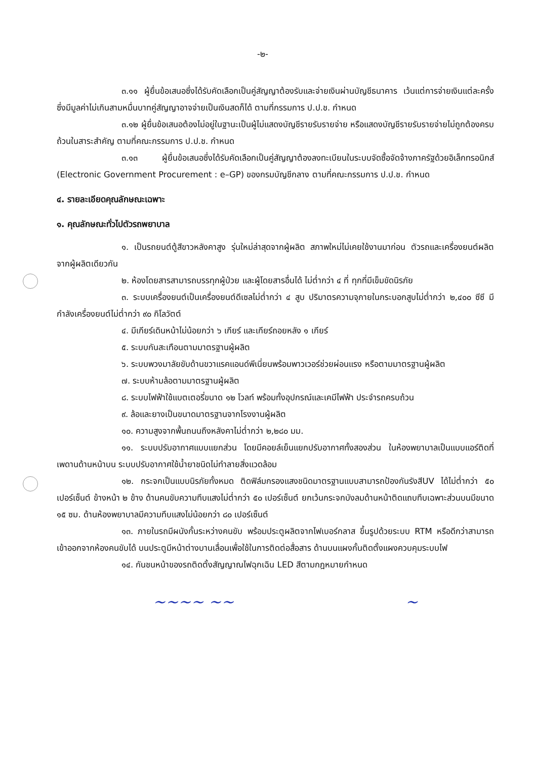-๒-
๓.๑๑ ผู้ยื่นข้อเสนอซึ่งได้รับคัดเลือกเป็นคู่สัญญาต้องรับและจ่ายเงินผ่านบัญชีธนาคาร เว้นแต่การจ่ายเงินแต่ละครั้งซึ่งมีมูลค่าไม่เกินสามหมื่นบาทคู่สัญญาอาจจ่ายเป็นเงินสดก็ได้ ตามที่กรรมการ ป.ป.ช. กำหนด
๓.๑๒ ผู้ยื่นข้อเสนอต้องไม่อยู่ในฐานะเป็นผู้ไม่แสดงบัญชีรายรับรายจ่าย หรือแสดงบัญชีรายรับรายจ่ายไม่ถูกต้องครบถ้วนในสาระสำคัญ ตามที่คณะกรรมการ ป.ป.ช. กำหนด
๓.๑๓ ผู้ยื่นข้อเสนอซึ่งได้รับคัดเลือกเป็นคู่สัญญาต้องลงทะเบียนในระบบจัดซื้อจัดจ้างภาครัฐด้วยอิเล็กทรอนิกส์ (Electronic Government Procurement : e–GP) ของกรมบัญชีกลาง ตามที่คณะกรรมการ ป.ป.ช. กำหนด
๔. รายละเอียดคุณลักษณะเฉพาะ
๑. คุณลักษณะทั่วไปตัวรถพยาบาล
๑. เป็นรถยนต์ตู้สีขาวหลังคาสูง รุ่นใหม่ล่าสุดจากผู้ผลิต สภาพใหม่ไม่เคยใช้งานมาก่อน ตัวรถและเครื่องยนต์ผลิตจากผู้ผลิตเดียวกัน
๒. ห้องโดยสารสามารถบรรทุกผู้ป่วย และผู้โดยสารอื่นได้ ไม่ต่ำกว่า ๔ ที่ ทุกที่มีเข็มขัดนิรภัย
๓. ระบบเครื่องยนต์เป็นเครื่องยนต์ดีเซลไม่ต่ำกว่า ๔ สูบ ปริมาตรความจุภายในกระบอกสูบไม่ต่ำกว่า ๒,๔๐๐ ซีซี มีกำลังเครื่องยนต์ไม่ต่ำกว่า ๙๐ กิโลวัตต์
๔. มีเกียร์เดินหน้าไม่น้อยกว่า ๖ เกียร์ และเกียร์ถอยหลัง ๑ เกียร์
๕. ระบบกันสะเทือนตามมาตรฐานผู้ผลิต
๖. ระบบพวงมาลัยขับด้านขวาแรคแอนด์พีเนี่ยนพร้อมพาวเวอร์ช่วยผ่อนแรง หรือตามมาตรฐานผู้ผลิต
๗. ระบบห้ามล้อตามมาตรฐานผู้ผลิต
๘. ระบบไฟฟ้าใช้แบตเตอรี่ขนาด ๑๒ โวลท์ พร้อมทั้งอุปกรณ์และเคมีไฟฟ้า ประจำรถครบถ้วน
๙. ล้อและยางเป็นขนาดมาตรฐานจากโรงงานผู้ผลิต
๑๐. ความสูงจากพื้นถนนถึงหลังคาไม่ต่ำกว่า ๒,๒๘๐ มม.
๑๑. ระบบปรับอากาศแบบแยกส่วน โดยมีคอยล์เย็นแยกปรับอากาศทั้งสองส่วน ในห้องพยาบาลเป็นแบบแอร์ติดที่เพดานด้านหน้าบน ระบบปรับอากาศใช้น้ำยาชนิดไม่ทำลายสิ่งแวดล้อม
๑๒. กระจกเป็นแบบนิรภัยทั้งหมด ติดฟิล์มกรองแสงชนิดมาตรฐานแบบสามารถป้องกันรังสีUV ได้ไม่ต่ำกว่า ๕๐ เปอร์เซ็นต์ ข้างหน้า ๒ ข้าง ด้านคนขับความทึบแสงไม่ต่ำกว่า ๕๐ เปอร์เซ็นต์ ยกเว้นกระจกบังลมด้านหน้าติดแถบทึบเฉพาะส่วนบนมีขนาด ๑๕ ซม. ด้านห้องพยาบาลมีความทึบแสงไม่น้อยกว่า ๘๐ เปอร์เซ็นต์
๑๓. ภายในรถมีผนังกั้นระหว่างคนขับ พร้อมประตูผลิตจากไฟเบอร์กลาส ขึ้นรูปด้วยระบบ RTM หรือดีกว่าสามารถเข้าออกจากห้องคนขับได้ บนประตูมีหน้าต่างบานเลื่อนเพื่อใช้ในการติดต่อสื่อสาร ด้านบนแผงกั้นติดตั้งแผงควบคุมระบบไฟ
๑๔. กันชนหน้าของรถติดตั้งสัญญาณไฟฉุกเฉิน LED สีตามกฎหมายกำหนด
~~~~ ~~ ~